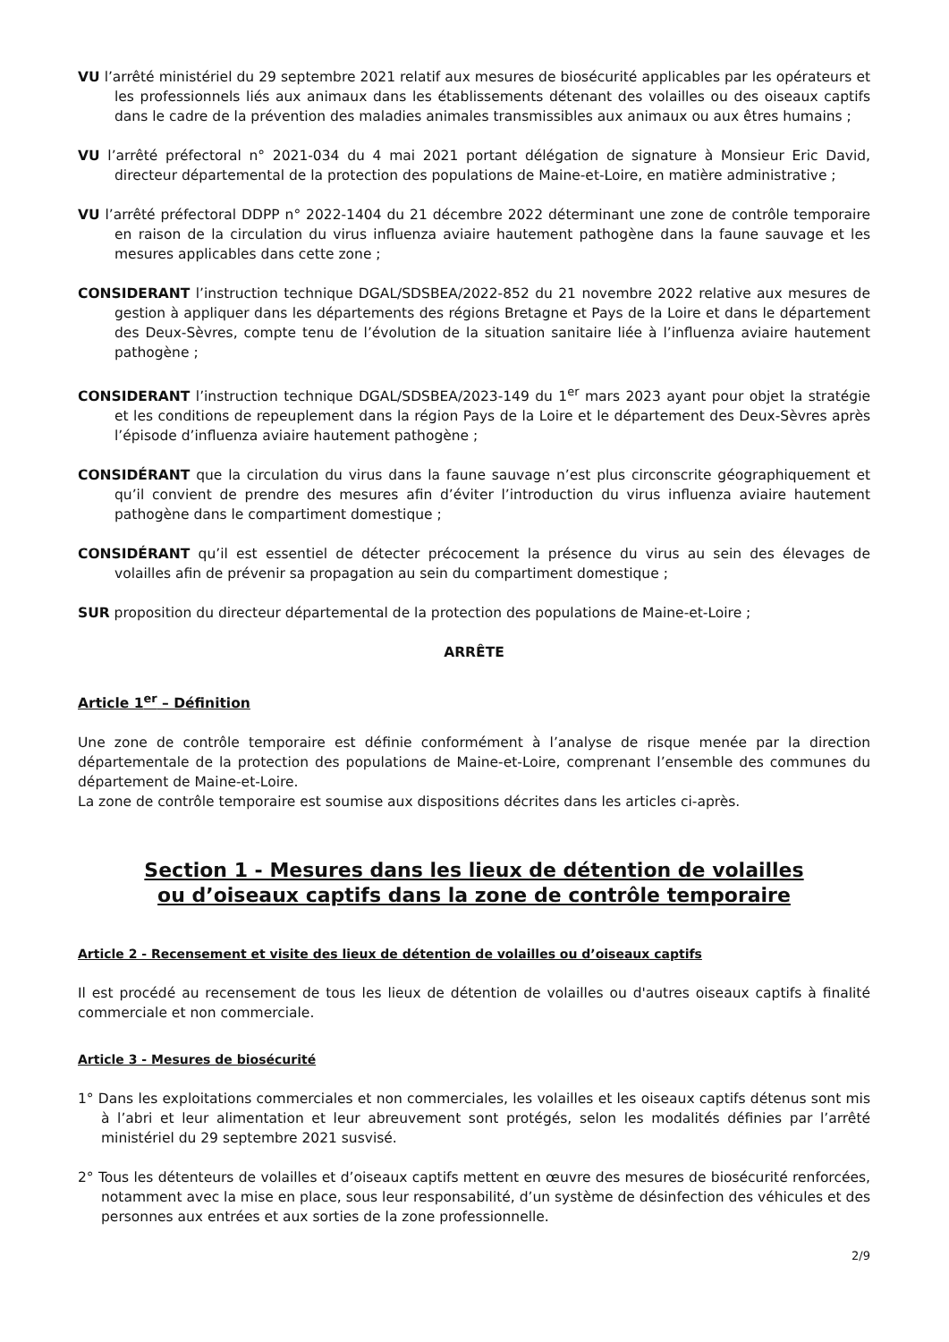VU l’arrêté ministériel du 29 septembre 2021 relatif aux mesures de biosécurité applicables par les opérateurs et les professionnels liés aux animaux dans les établissements détenant des volailles ou des oiseaux captifs dans le cadre de la prévention des maladies animales transmissibles aux animaux ou aux êtres humains ;
VU l’arrêté préfectoral n° 2021-034 du 4 mai 2021 portant délégation de signature à Monsieur Eric David, directeur départemental de la protection des populations de Maine-et-Loire, en matière administrative ;
VU l’arrêté préfectoral DDPP n° 2022-1404 du 21 décembre 2022 déterminant une zone de contrôle temporaire en raison de la circulation du virus influenza aviaire hautement pathogène dans la faune sauvage et les mesures applicables dans cette zone ;
CONSIDERANT l’instruction technique DGAL/SDSBEA/2022-852 du 21 novembre 2022 relative aux mesures de gestion à appliquer dans les départements des régions Bretagne et Pays de la Loire et dans le département des Deux-Sèvres, compte tenu de l’évolution de la situation sanitaire liée à l’influenza aviaire hautement pathogène ;
CONSIDERANT l’instruction technique DGAL/SDSBEA/2023-149 du 1<sup>er</sup> mars 2023 ayant pour objet la stratégie et les conditions de repeuplement dans la région Pays de la Loire et le département des Deux-Sèvres après l’épisode d’influenza aviaire hautement pathogène ;
CONSIDÉRANT que la circulation du virus dans la faune sauvage n’est plus circonscrite géographiquement et qu’il convient de prendre des mesures afin d’éviter l’introduction du virus influenza aviaire hautement pathogène dans le compartiment domestique ;
CONSIDÉRANT qu’il est essentiel de détecter précocement la présence du virus au sein des élevages de volailles afin de prévenir sa propagation au sein du compartiment domestique ;
SUR proposition du directeur départemental de la protection des populations de Maine-et-Loire ;
ARRÊTE
Article 1<sup>er</sup> – Définition
Une zone de contrôle temporaire est définie conformément à l’analyse de risque menée par la direction départementale de la protection des populations de Maine-et-Loire, comprenant l’ensemble des communes du département de Maine-et-Loire.
La zone de contrôle temporaire est soumise aux dispositions décrites dans les articles ci-après.
Section 1 - Mesures dans les lieux de détention de volailles
ou d’oiseaux captifs dans la zone de contrôle temporaire
Article 2 - Recensement et visite des lieux de détention de volailles ou d’oiseaux captifs
Il est procédé au recensement de tous les lieux de détention de volailles ou d'autres oiseaux captifs à finalité commerciale et non commerciale.
Article 3 - Mesures de biosécurité
1° Dans les exploitations commerciales et non commerciales, les volailles et les oiseaux captifs détenus sont mis à l’abri et leur alimentation et leur abreuvement sont protégés, selon les modalités définies par l’arrêté ministériel du 29 septembre 2021 susvisé.
2° Tous les détenteurs de volailles et d’oiseaux captifs mettent en œuvre des mesures de biosécurité renforcées, notamment avec la mise en place, sous leur responsabilité, d’un système de désinfection des véhicules et des personnes aux entrées et aux sorties de la zone professionnelle.
2/9